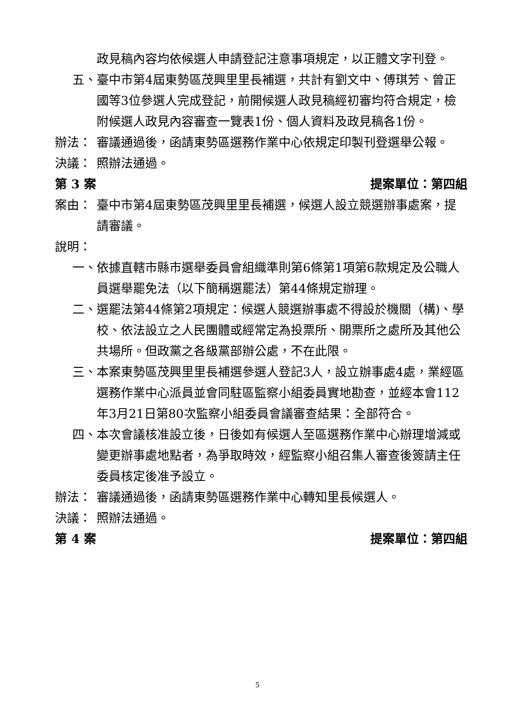政見稿內容均依候選人申請登記注意事項規定，以正體文字刊登。
五、 臺中市第4屆東勢區茂興里里長補選，共計有劉文中、傅琪芳、曾正國等3位參選人完成登記，前開候選人政見稿經初審均符合規定，檢附候選人政見內容審查一覽表1份、個人資料及政見稿各1份。
辦法： 審議通過後，函請東勢區選務作業中心依規定印製刊登選舉公報。
決議： 照辦法通過。
第 3 案 提案單位：第四組
案由： 臺中市第4屆東勢區茂興里里長補選，候選人設立競選辦事處案，提請審議。
說明：
一、 依據直轄市縣市選舉委員會組織準則第6條第1項第6款規定及公職人員選舉罷免法（以下簡稱選罷法）第44條規定辦理。
二、 選罷法第44條第2項規定：候選人競選辦事處不得設於機關（構)、學校、依法設立之人民團體或經常定為投票所、開票所之處所及其他公共場所。但政黨之各級黨部辦公處，不在此限。
三、 本案東勢區茂興里里長補選參選人登記3人，設立辦事處4處，業經區選務作業中心派員並會同駐區監察小組委員實地勘查，並經本會112年3月21日第80次監察小組委員會議審查結果：全部符合。
四、 本次會議核准設立後，日後如有候選人至區選務作業中心辦理增減或變更辦事處地點者，為爭取時效，經監察小組召集人審查後簽請主任委員核定後准予設立。
辦法： 審議通過後，函請東勢區選務作業中心轉知里長候選人。
決議： 照辦法通過。
第 4 案 提案單位：第四組
5